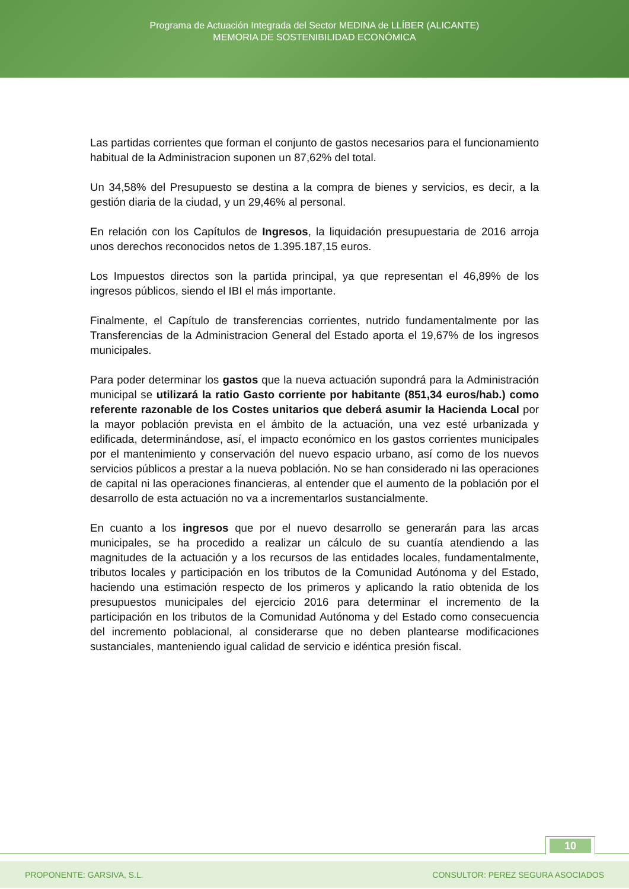Programa de Actuación Integrada del Sector MEDINA de LLÍBER (ALICANTE)
MEMORIA DE SOSTENIBILIDAD ECONÓMICA
Las partidas corrientes que forman el conjunto de gastos necesarios para el funcionamiento habitual de la Administracion suponen un 87,62% del total.
Un 34,58% del Presupuesto se destina a la compra de bienes y servicios, es decir, a la gestión diaria de la ciudad, y un 29,46% al personal.
En relación con los Capítulos de Ingresos, la liquidación presupuestaria de 2016 arroja unos derechos reconocidos netos de 1.395.187,15 euros.
Los Impuestos directos son la partida principal, ya que representan el 46,89% de los ingresos públicos, siendo el IBI el más importante.
Finalmente, el Capítulo de transferencias corrientes, nutrido fundamentalmente por las Transferencias de la Administracion General del Estado aporta el 19,67% de los ingresos municipales.
Para poder determinar los gastos que la nueva actuación supondrá para la Administración municipal se utilizará la ratio Gasto corriente por habitante (851,34 euros/hab.) como referente razonable de los Costes unitarios que deberá asumir la Hacienda Local por la mayor población prevista en el ámbito de la actuación, una vez esté urbanizada y edificada, determinándose, así, el impacto económico en los gastos corrientes municipales por el mantenimiento y conservación del nuevo espacio urbano, así como de los nuevos servicios públicos a prestar a la nueva población. No se han considerado ni las operaciones de capital ni las operaciones financieras, al entender que el aumento de la población por el desarrollo de esta actuación no va a incrementarlos sustancialmente.
En cuanto a los ingresos que por el nuevo desarrollo se generarán para las arcas municipales, se ha procedido a realizar un cálculo de su cuantía atendiendo a las magnitudes de la actuación y a los recursos de las entidades locales, fundamentalmente, tributos locales y participación en los tributos de la Comunidad Autónoma y del Estado, haciendo una estimación respecto de los primeros y aplicando la ratio obtenida de los presupuestos municipales del ejercicio 2016 para determinar el incremento de la participación en los tributos de la Comunidad Autónoma y del Estado como consecuencia del incremento poblacional, al considerarse que no deben plantearse modificaciones sustanciales, manteniendo igual calidad de servicio e idéntica presión fiscal.
10
PROPONENTE: GARSIVA, S.L. CONSULTOR: PEREZ SEGURA ASOCIADOS